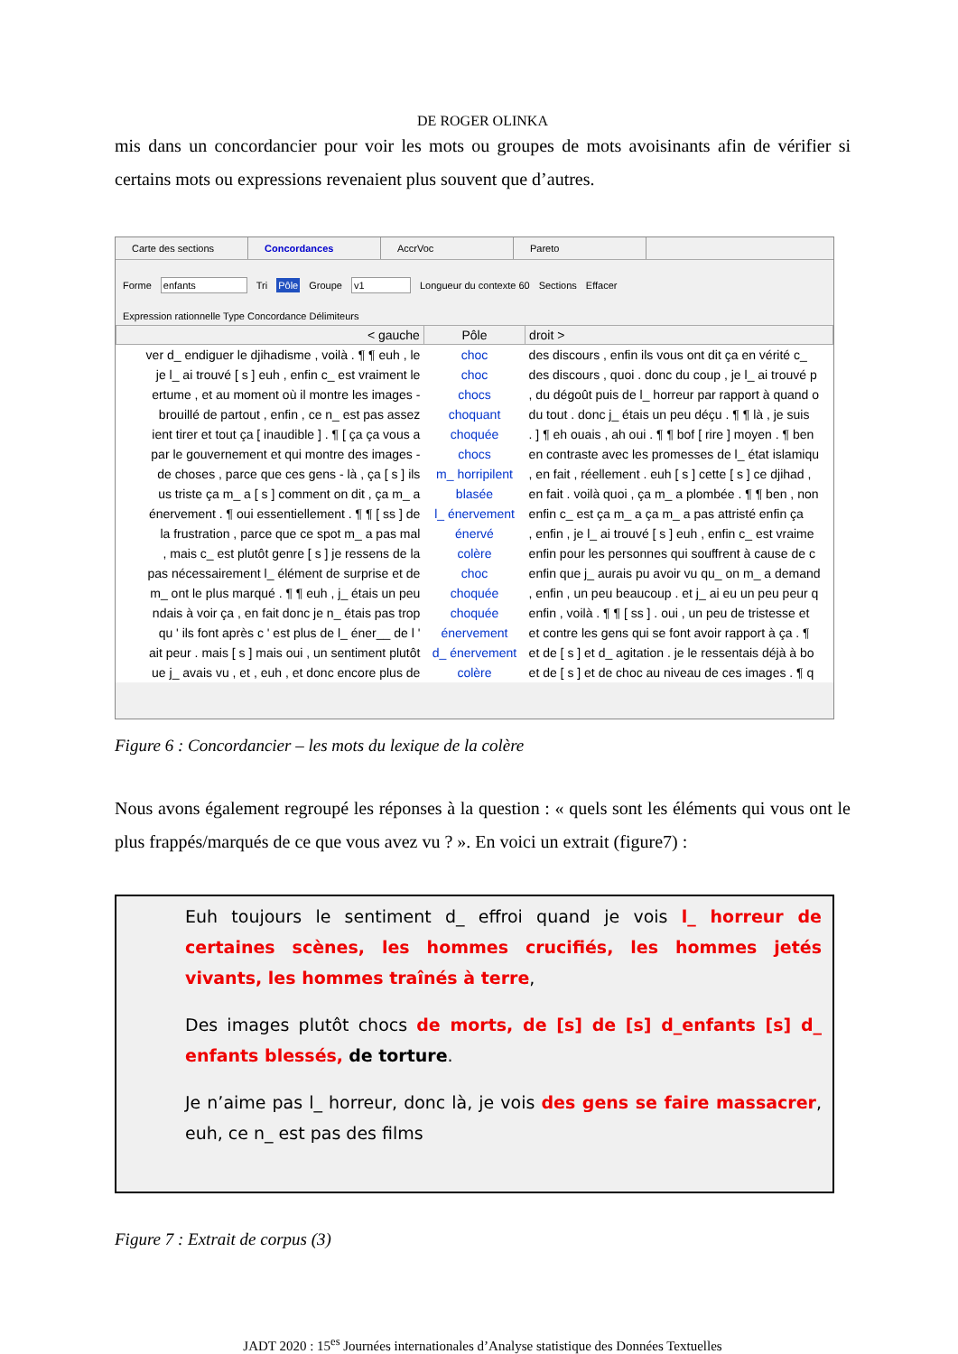DE ROGER OLINKA
mis dans un concordancier pour voir les mots ou groupes de mots avoisinants afin de vérifier si certains mots ou expressions revenaient plus souvent que d’autres.
Carte des sections
Concordances AccrVoc Pareto
Forme enfants Tri Pôle Groupe v1 Longueur du contexte 60 Sections Effacer
Expression rationnelle Type Concordance Délimiteurs
| < gauche | Pôle | droit > |
| --- | --- | --- |
| ver d_ endiguer le djihadisme , voilà . ¶ ¶ euh , le | choc | des discours , enfin ils vous ont dit ça en vérité c_ |
| je l_ ai trouvé [ s ] euh , enfin c_ est vraiment le | choc | des discours , quoi . donc du coup , je l_ ai trouvé p |
| ertume , et au moment où il montre les images - | chocs | , du dégoût puis de l_ horreur par rapport à quand o |
| brouillé de partout , enfin , ce n_ est pas assez | choquant | du tout . donc j_ étais un peu déçu . ¶ ¶ là , je suis |
| ient tirer et tout ça [ inaudible ] . ¶ [ ça ça vous a | choquée | . ] ¶ eh ouais , ah oui . ¶ ¶ bof [ rire ] moyen . ¶ ben |
| par le gouvernement et qui montre des images - | chocs | en contraste avec les promesses de l_ état islamiqu |
| de choses , parce que ces gens - là , ça [ s ] ils | m_ horripilent | , en fait , réellement . euh [ s ] cette [ s ] ce djihad , |
| us triste ça m_ a [ s ] comment on dit , ça m_ a | blasée | en fait . voilà quoi , ça m_ a plombée . ¶ ¶ ben , non |
| énervement . ¶ oui essentiellement . ¶ ¶ [ ss ] de | l_ énervement | enfin c_ est ça m_ a ça m_ a pas attristé enfin ça |
| la frustration , parce que ce spot m_ a pas mal | énervé | , enfin , je l_ ai trouvé [ s ] euh , enfin c_ est vraime |
| , mais c_ est plutôt genre [ s ] je ressens de la | colère | enfin pour les personnes qui souffrent à cause de c |
| pas nécessairement l_ élément de surprise et de | choc | enfin que j_ aurais pu avoir vu qu_ on m_ a demand |
| m_ ont le plus marqué . ¶ ¶ euh , j_ étais un peu | choquée | , enfin , un peu beaucoup . et j_ ai eu un peu peur q |
| ndais à voir ça , en fait donc je n_ étais pas trop | choquée | enfin , voilà . ¶ ¶ [ ss ] . oui , un peu de tristesse et |
| qu ' ils font après c ' est plus de l_ éner__ de l ' | énervement | et contre les gens qui se font avoir rapport à ça . ¶ |
| ait peur . mais [ s ] mais oui , un sentiment plutôt | d_ énervement | et de [ s ] et d_ agitation . je le ressentais déjà à bo |
| ue j_ avais vu , et , euh , et donc encore plus de | colère | et de [ s ] et de choc au niveau de ces images . ¶ q |
Figure 6 : Concordancier – les mots du lexique de la colère
Nous avons également regroupé les réponses à la question : « quels sont les éléments qui vous ont le plus frappés/marqués de ce que vous avez vu ? ». En voici un extrait (figure7) :
Euh toujours le sentiment d_ effroi quand je vois l_ horreur de certaines scènes, les hommes crucifiés, les hommes jetés vivants, les hommes traînés à terre,
Des images plutôt chocs de morts, de [s] de [s] d_enfants [s] d_ enfants blessés, de torture.
Je n’aime pas l_ horreur, donc là, je vois des gens se faire massacrer, euh, ce n_ est pas des films
Figure 7 : Extrait de corpus (3)
JADT 2020 : 15<sup>es</sup> Journées internationales d’Analyse statistique des Données Textuelles